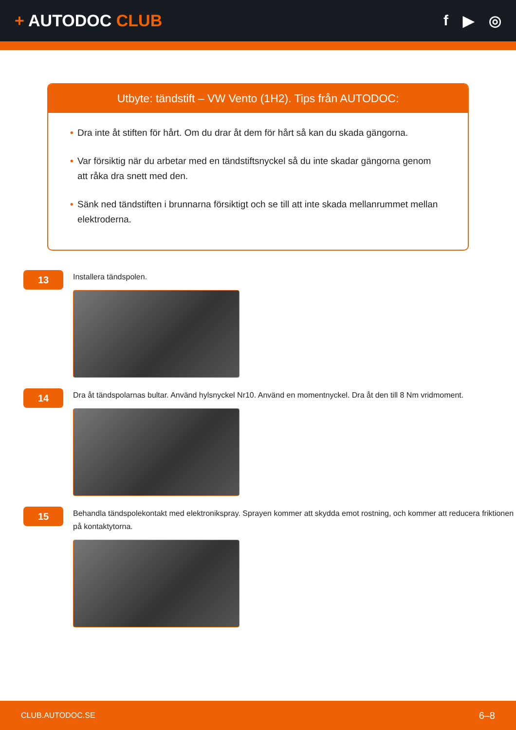+ AUTODOC CLUB f ▶ ◎
Utbyte: tändstift – VW Vento (1H2). Tips från AUTODOC:
• Dra inte åt stiften för hårt. Om du drar åt dem för hårt så kan du skada gängorna.
• Var försiktig när du arbetar med en tändstiftsnyckel så du inte skadar gängorna genom att råka dra snett med den.
• Sänk ned tändstiften i brunnarna försiktigt och se till att inte skada mellanrummet mellan elektroderna.
13
Installera tändspolen.
14
Dra åt tändspolarnas bultar. Använd hylsnyckel Nr10. Använd en momentnyckel. Dra åt den till 8 Nm vridmoment.
15
Behandla tändspolekontakt med elektronikspray. Sprayen kommer att skydda emot rostning, och kommer att reducera friktionen på kontaktytorna.
CLUB.AUTODOC.SE 6–8